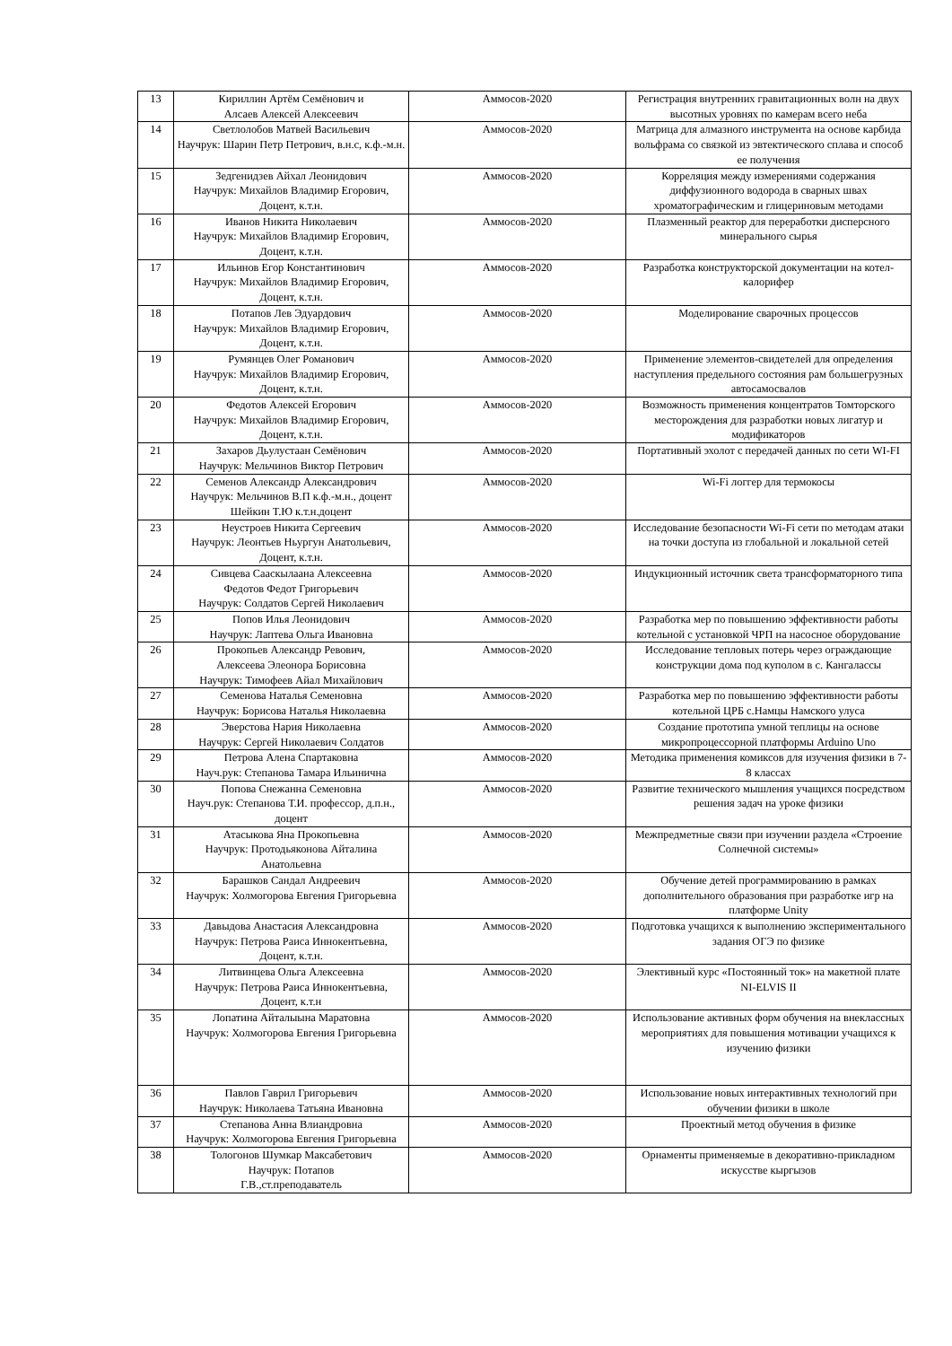| 13 | Кириллин Артём Семёнович и Алсаев Алексей Алексеевич | Аммосов-2020 | Регистрация внутренних гравитационных волн на двух высотных уровнях по камерам всего неба |
| 14 | Светлолобов Матвей Васильевич Научрук: Шарин Петр Петрович, в.н.с, к.ф.-м.н. | Аммосов-2020 | Матрица для алмазного инструмента на основе карбида вольфрама со связкой из эвтектического сплава и способ ее получения |
| 15 | Зедгенидзев Айхал Леонидович Научрук: Михайлов Владимир Егорович, Доцент, к.т.н. | Аммосов-2020 | Корреляция между измерениями содержания диффузионного водорода в сварных швах хроматографическим и глицериновым методами |
| 16 | Иванов Никита Николаевич Научрук: Михайлов Владимир Егорович, Доцент, к.т.н. | Аммосов-2020 | Плазменный реактор для переработки дисперсного минерального сырья |
| 17 | Ильинов Егор Константинович Научрук: Михайлов Владимир Егорович, Доцент, к.т.н. | Аммосов-2020 | Разработка конструкторской документации на котел-калорифер |
| 18 | Потапов Лев Эдуардович Научрук: Михайлов Владимир Егорович, Доцент, к.т.н. | Аммосов-2020 | Моделирование сварочных процессов |
| 19 | Румянцев Олег Романович Научрук: Михайлов Владимир Егорович, Доцент, к.т.н. | Аммосов-2020 | Применение элементов-свидетелей для определения наступления предельного состояния рам большегрузных автосамосвалов |
| 20 | Федотов Алексей Егорович Научрук: Михайлов Владимир Егорович, Доцент, к.т.н. | Аммосов-2020 | Возможность применения концентратов Томторского месторождения для разработки новых лигатур и модификаторов |
| 21 | Захаров Дьулустаан Семёнович Научрук: Мельчинов Виктор Петрович | Аммосов-2020 | Портативный эхолот с передачей данных по сети WI-FI |
| 22 | Семенов Александр Александрович Научрук: Мельчинов В.П к.ф.-м.н., доцент Шейкин Т.Ю к.т.н.доцент | Аммосов-2020 | Wi-Fi логгер для термокосы |
| 23 | Неустроев Никита Сергеевич Научрук: Леонтьев Ньургун Анатольевич, Доцент, к.т.н. | Аммосов-2020 | Исследование безопасности Wi-Fi сети по методам атаки на точки доступа из глобальной и локальной сетей |
| 24 | Сивцева Сааскылаана Алексеевна Федотов Федот Григорьевич Научрук: Солдатов Сергей Николаевич | Аммосов-2020 | Индукционный источник света трансформаторного типа |
| 25 | Попов Илья Леонидович Научрук: Лаптева Ольга Ивановна | Аммосов-2020 | Разработка мер по повышению эффективности работы котельной с установкой ЧРП на насосное оборудование |
| 26 | Прокопьев Александр Ревович, Алексеева Элеонора Борисовна Научрук: Тимофеев Айал Михайлович | Аммосов-2020 | Исследование тепловых потерь через ограждающие конструкции дома под куполом в с. Кангалассы |
| 27 | Семенова Наталья Семеновна Научрук: Борисова Наталья Николаевна | Аммосов-2020 | Разработка мер по повышению эффективности работы котельной ЦРБ с.Намцы Намского улуса |
| 28 | Эверстова Нария Николаевна Научрук: Сергей Николаевич Солдатов | Аммосов-2020 | Создание прототипа умной теплицы на основе микропроцессорной платформы Arduino Uno |
| 29 | Петрова Алена Спартаковна Науч.рук: Степанова Тамара Ильинична | Аммосов-2020 | Методика применения комиксов для изучения физики в 7-8 классах |
| 30 | Попова Снежанна Семеновна Науч.рук: Степанова Т.И. профессор, д.п.н., доцент | Аммосов-2020 | Развитие технического мышления учащихся посредством решения задач на уроке физики |
| 31 | Атасыкова Яна Прокопьевна Научрук: Протодьяконова Айталина Анатольевна | Аммосов-2020 | Межпредметные связи при изучении раздела «Строение Солнечной системы» |
| 32 | Барашков Сандал Андреевич Научрук: Холмогорова Евгения Григорьевна | Аммосов-2020 | Обучение детей программированию в рамках дополнительного образования при разработке игр на платформе Unity |
| 33 | Давыдова Анастасия Александровна Научрук: Петрова Раиса Иннокентьевна, Доцент, к.т.н. | Аммосов-2020 | Подготовка учащихся к выполнению экспериментального задания ОГЭ по физике |
| 34 | Литвинцева Ольга Алексеевна Научрук: Петрова Раиса Иннокентьевна, Доцент, к.т.н | Аммосов-2020 | Элективный курс «Постоянный ток» на макетной плате NI-ELVIS II |
| 35 | Лопатина Айталыына Маратовна Научрук: Холмогорова Евгения Григорьевна | Аммосов-2020 | Использование активных форм обучения на внеклассных мероприятиях для повышения мотивации учащихся к изучению физики |
| 36 | Павлов Гаврил Григорьевич Научрук: Николаева Татьяна Ивановна | Аммосов-2020 | Использование новых интерактивных технологий при обучении физики в школе |
| 37 | Степанова Анна Влиандровна Научрук: Холмогорова Евгения Григорьевна | Аммосов-2020 | Проектный метод обучения в физике |
| 38 | Тологонов Шумкар Максабетович Научрук: Потапов Г.В.,ст.преподаватель | Аммосов-2020 | Орнаменты применяемые в декоративно-прикладном искусстве кыргызов |